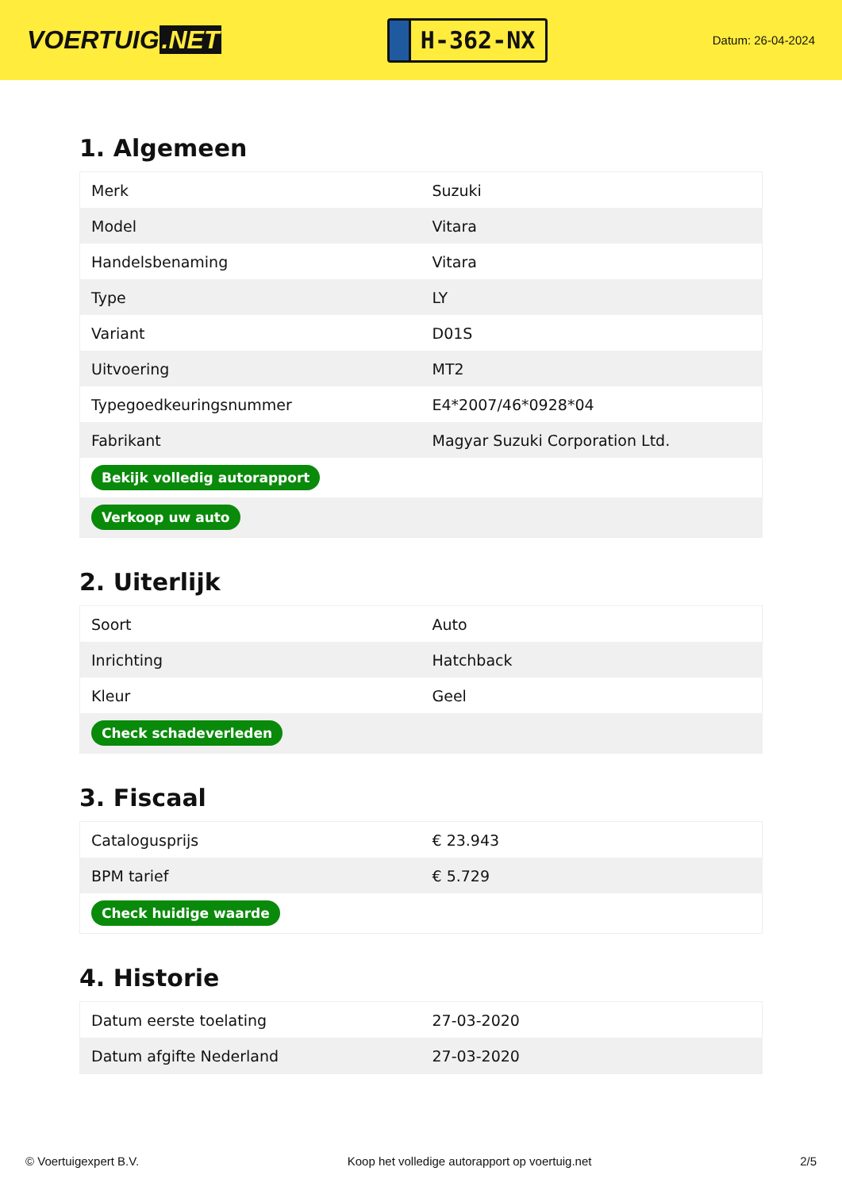VOERTUIG.NET
H-362-NX
Datum: 26-04-2024
1. Algemeen
| Merk | Suzuki |
| Model | Vitara |
| Handelsbenaming | Vitara |
| Type | LY |
| Variant | D01S |
| Uitvoering | MT2 |
| Typegoedkeuringsnummer | E4*2007/46*0928*04 |
| Fabrikant | Magyar Suzuki Corporation Ltd. |
| Bekijk volledig autorapport | |
| Verkoop uw auto | |
2. Uiterlijk
| Soort | Auto |
| Inrichting | Hatchback |
| Kleur | Geel |
| Check schadeverleden | |
3. Fiscaal
| Catalogusprijs | € 23.943 |
| BPM tarief | € 5.729 |
| Check huidige waarde | |
4. Historie
| Datum eerste toelating | 27-03-2020 |
| Datum afgifte Nederland | 27-03-2020 |
© Voertuigexpert B.V. Koop het volledige autorapport op voertuig.net 2/5